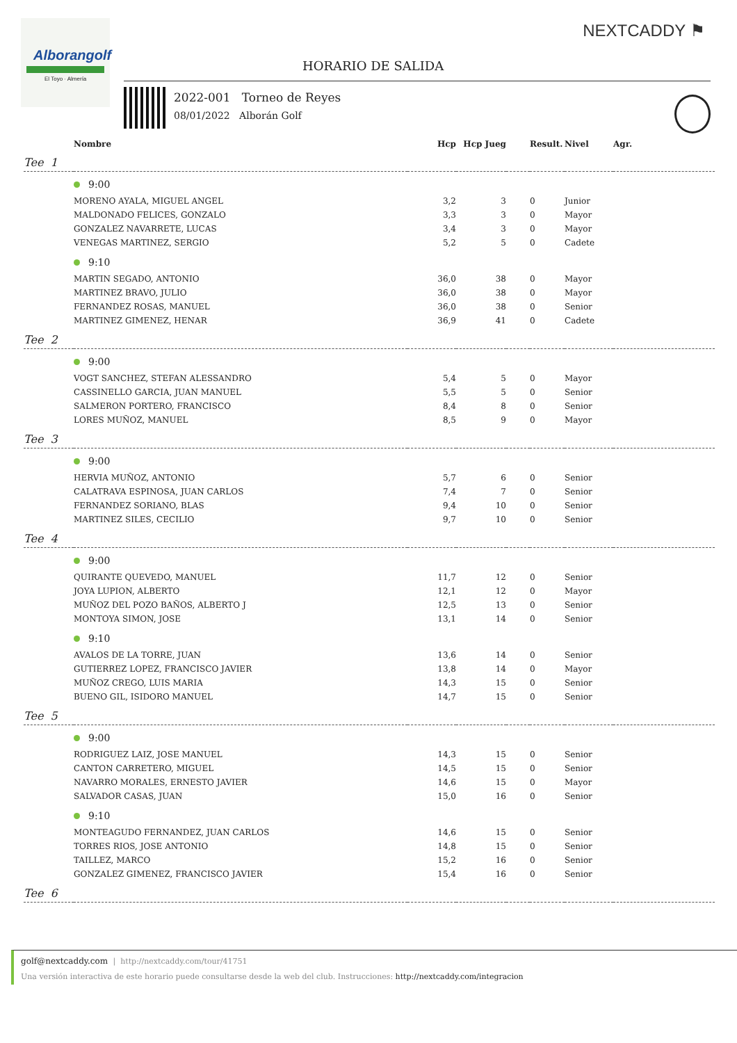Alborangolf
El Toyo · Almería
NEXTCADDY ⚑
HORARIO DE SALIDA
2022-001 Torneo de Reyes
08/01/2022 Alborán Golf
| | Nombre | Hcp | Hcp Jueg | | Result. | Nivel | Agr. |
| --- | --- | --- | --- | --- | --- | --- | --- |
| Tee 1 | | | | | | | |
| | 9:00 | | | | | | |
| | MORENO AYALA, MIGUEL ANGEL | 3,2 | 3 | | 0 | Junior | |
| | MALDONADO FELICES, GONZALO | 3,3 | 3 | | 0 | Mayor | |
| | GONZALEZ NAVARRETE, LUCAS | 3,4 | 3 | | 0 | Mayor | |
| | VENEGAS MARTINEZ, SERGIO | 5,2 | 5 | | 0 | Cadete | |
| | 9:10 | | | | | | |
| | MARTIN SEGADO, ANTONIO | 36,0 | 38 | | 0 | Mayor | |
| | MARTINEZ BRAVO, JULIO | 36,0 | 38 | | 0 | Mayor | |
| | FERNANDEZ ROSAS, MANUEL | 36,0 | 38 | | 0 | Senior | |
| | MARTINEZ GIMENEZ, HENAR | 36,9 | 41 | | 0 | Cadete | |
| Tee 2 | | | | | | | |
| | 9:00 | | | | | | |
| | VOGT SANCHEZ, STEFAN ALESSANDRO | 5,4 | 5 | | 0 | Mayor | |
| | CASSINELLO GARCIA, JUAN MANUEL | 5,5 | 5 | | 0 | Senior | |
| | SALMERON PORTERO, FRANCISCO | 8,4 | 8 | | 0 | Senior | |
| | LORES MUÑOZ, MANUEL | 8,5 | 9 | | 0 | Mayor | |
| Tee 3 | | | | | | | |
| | 9:00 | | | | | | |
| | HERVIA MUÑOZ, ANTONIO | 5,7 | 6 | | 0 | Senior | |
| | CALATRAVA ESPINOSA, JUAN CARLOS | 7,4 | 7 | | 0 | Senior | |
| | FERNANDEZ SORIANO, BLAS | 9,4 | 10 | | 0 | Senior | |
| | MARTINEZ SILES, CECILIO | 9,7 | 10 | | 0 | Senior | |
| Tee 4 | | | | | | | |
| | 9:00 | | | | | | |
| | QUIRANTE QUEVEDO, MANUEL | 11,7 | 12 | | 0 | Senior | |
| | JOYA LUPION, ALBERTO | 12,1 | 12 | | 0 | Mayor | |
| | MUÑOZ DEL POZO BAÑOS, ALBERTO J | 12,5 | 13 | | 0 | Senior | |
| | MONTOYA SIMON, JOSE | 13,1 | 14 | | 0 | Senior | |
| | 9:10 | | | | | | |
| | AVALOS DE LA TORRE, JUAN | 13,6 | 14 | | 0 | Senior | |
| | GUTIERREZ LOPEZ, FRANCISCO JAVIER | 13,8 | 14 | | 0 | Mayor | |
| | MUÑOZ CREGO, LUIS MARIA | 14,3 | 15 | | 0 | Senior | |
| | BUENO GIL, ISIDORO MANUEL | 14,7 | 15 | | 0 | Senior | |
| Tee 5 | | | | | | | |
| | 9:00 | | | | | | |
| | RODRIGUEZ LAIZ, JOSE MANUEL | 14,3 | 15 | | 0 | Senior | |
| | CANTON CARRETERO, MIGUEL | 14,5 | 15 | | 0 | Senior | |
| | NAVARRO MORALES, ERNESTO JAVIER | 14,6 | 15 | | 0 | Mayor | |
| | SALVADOR CASAS, JUAN | 15,0 | 16 | | 0 | Senior | |
| | 9:10 | | | | | | |
| | MONTEAGUDO FERNANDEZ, JUAN CARLOS | 14,6 | 15 | | 0 | Senior | |
| | TORRES RIOS, JOSE ANTONIO | 14,8 | 15 | | 0 | Senior | |
| | TAILLEZ, MARCO | 15,2 | 16 | | 0 | Senior | |
| | GONZALEZ GIMENEZ, FRANCISCO JAVIER | 15,4 | 16 | | 0 | Senior | |
| Tee 6 | | | | | | | |
golf@nextcaddy.com | http://nextcaddy.com/tour/41751
Una versión interactiva de este horario puede consultarse desde la web del club. Instrucciones: http://nextcaddy.com/integracion